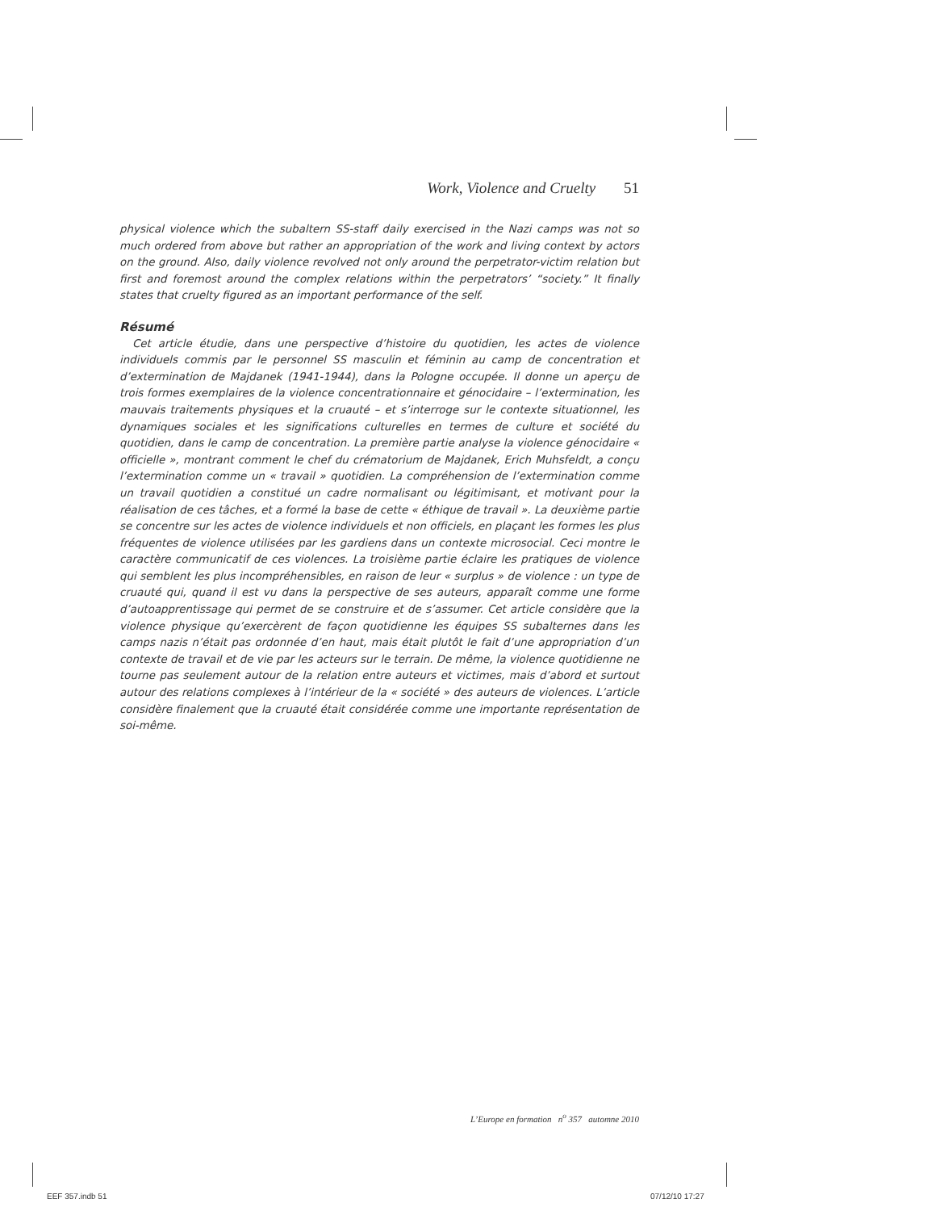Work, Violence and Cruelty 51
physical violence which the subaltern SS-staff daily exercised in the Nazi camps was not so much ordered from above but rather an appropriation of the work and living context by actors on the ground. Also, daily violence revolved not only around the perpetrator-victim relation but first and foremost around the complex relations within the perpetrators’ “society.” It finally states that cruelty figured as an important performance of the self.
Résumé
Cet article étudie, dans une perspective d’histoire du quotidien, les actes de violence individuels commis par le personnel SS masculin et féminin au camp de concentration et d’extermination de Majdanek (1941-1944), dans la Pologne occupée. Il donne un aperçu de trois formes exemplaires de la violence concentrationnaire et génocidaire – l’extermination, les mauvais traitements physiques et la cruauté – et s’interroge sur le contexte situationnel, les dynamiques sociales et les significations culturelles en termes de culture et société du quotidien, dans le camp de concentration. La première partie analyse la violence génocidaire « officielle », montrant comment le chef du crématorium de Majdanek, Erich Muhsfeldt, a conçu l’extermination comme un « travail » quotidien. La compréhension de l’extermination comme un travail quotidien a constitué un cadre normalisant ou légitimisant, et motivant pour la réalisation de ces tâches, et a formé la base de cette « éthique de travail ». La deuxième partie se concentre sur les actes de violence individuels et non officiels, en plaçant les formes les plus fréquentes de violence utilisées par les gardiens dans un contexte microsocial. Ceci montre le caractère communicatif de ces violences. La troisième partie éclaire les pratiques de violence qui semblent les plus incompréhensibles, en raison de leur « surplus » de violence : un type de cruauté qui, quand il est vu dans la perspective de ses auteurs, apparaît comme une forme d’autoapprentissage qui permet de se construire et de s’assumer. Cet article considère que la violence physique qu’exercèrent de façon quotidienne les équipes SS subalternes dans les camps nazis n’était pas ordonnée d’en haut, mais était plutôt le fait d’une appropriation d’un contexte de travail et de vie par les acteurs sur le terrain. De même, la violence quotidienne ne tourne pas seulement autour de la relation entre auteurs et victimes, mais d’abord et surtout autour des relations complexes à l’intérieur de la « société » des auteurs de violences. L’article considère finalement que la cruauté était considérée comme une importante représentation de soi-même.
L’Europe en formation n<sup>o</sup> 357 automne 2010
EEF 357.indb 51 07/12/10 17:27